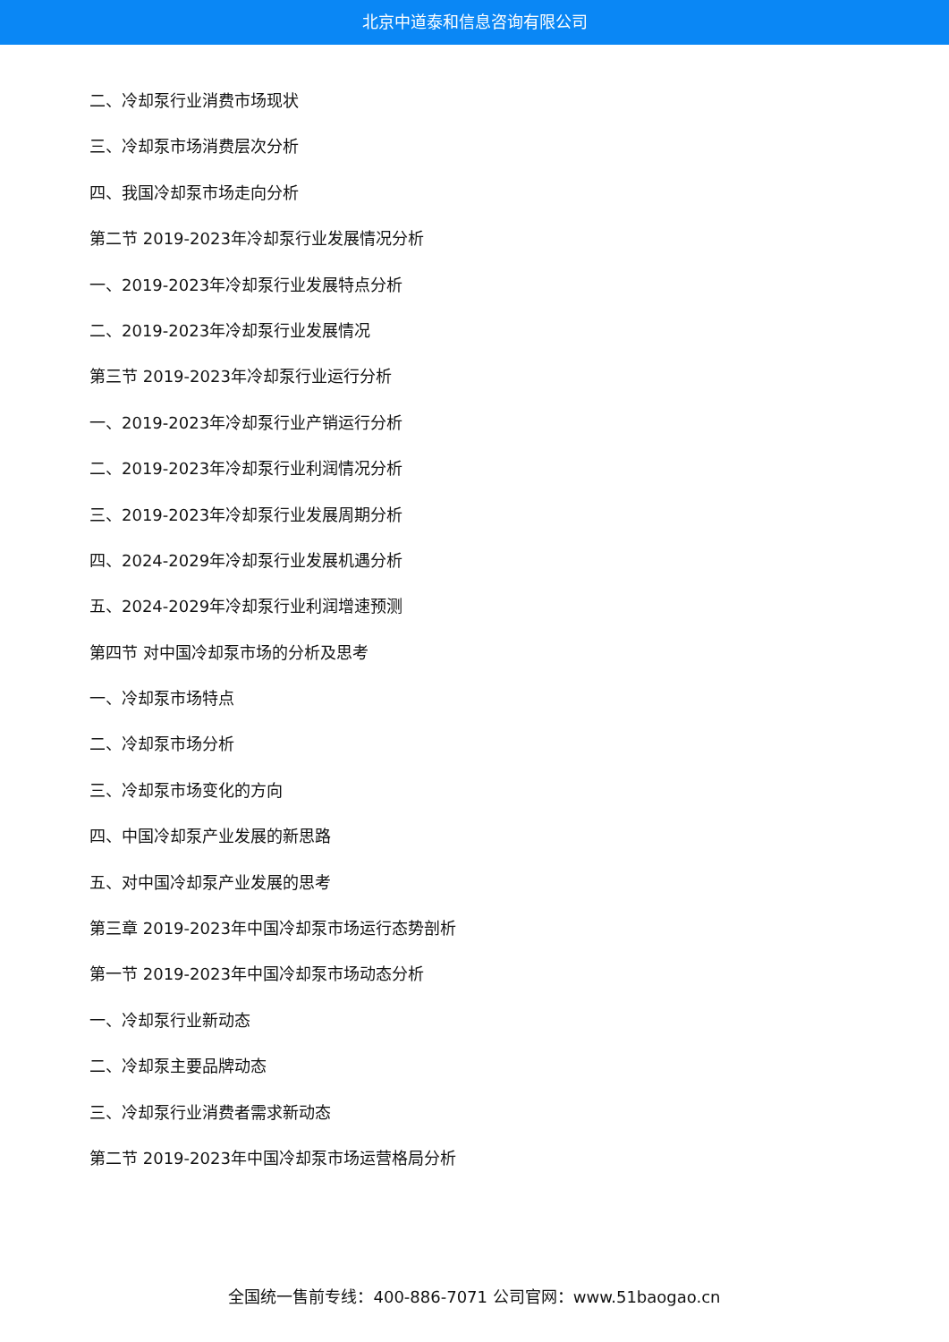北京中道泰和信息咨询有限公司
二、冷却泵行业消费市场现状
三、冷却泵市场消费层次分析
四、我国冷却泵市场走向分析
第二节 2019-2023年冷却泵行业发展情况分析
一、2019-2023年冷却泵行业发展特点分析
二、2019-2023年冷却泵行业发展情况
第三节 2019-2023年冷却泵行业运行分析
一、2019-2023年冷却泵行业产销运行分析
二、2019-2023年冷却泵行业利润情况分析
三、2019-2023年冷却泵行业发展周期分析
四、2024-2029年冷却泵行业发展机遇分析
五、2024-2029年冷却泵行业利润增速预测
第四节 对中国冷却泵市场的分析及思考
一、冷却泵市场特点
二、冷却泵市场分析
三、冷却泵市场变化的方向
四、中国冷却泵产业发展的新思路
五、对中国冷却泵产业发展的思考
第三章 2019-2023年中国冷却泵市场运行态势剖析
第一节 2019-2023年中国冷却泵市场动态分析
一、冷却泵行业新动态
二、冷却泵主要品牌动态
三、冷却泵行业消费者需求新动态
第二节 2019-2023年中国冷却泵市场运营格局分析
全国统一售前专线：400-886-7071 公司官网：www.51baogao.cn